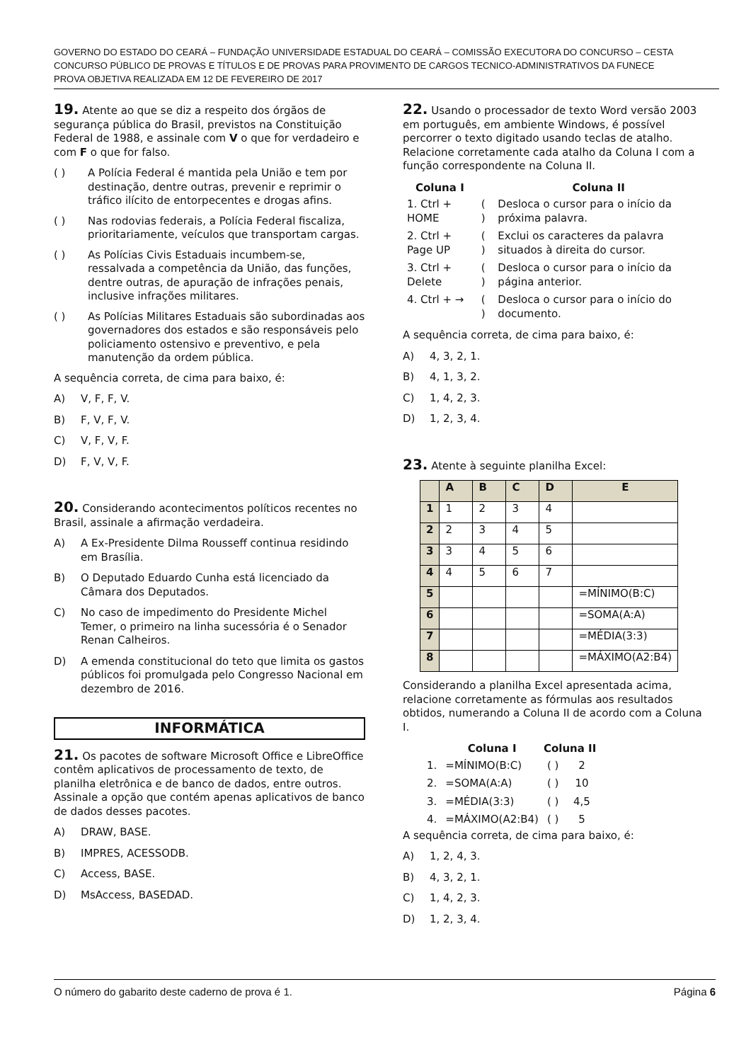GOVERNO DO ESTADO DO CEARÁ – FUNDAÇÃO UNIVERSIDADE ESTADUAL DO CEARÁ – COMISSÃO EXECUTORA DO CONCURSO – CESTA
CONCURSO PÚBLICO DE PROVAS E TÍTULOS E DE PROVAS PARA PROVIMENTO DE CARGOS TECNICO-ADMINISTRATIVOS DA FUNECE
PROVA OBJETIVA REALIZADA EM 12 DE FEVEREIRO DE 2017
19. Atente ao que se diz a respeito dos órgãos de segurança pública do Brasil, previstos na Constituição Federal de 1988, e assinale com V o que for verdadeiro e com F o que for falso.
( ) A Polícia Federal é mantida pela União e tem por destinação, dentre outras, prevenir e reprimir o tráfico ilícito de entorpecentes e drogas afins.
( ) Nas rodovias federais, a Polícia Federal fiscaliza, prioritariamente, veículos que transportam cargas.
( ) As Polícias Civis Estaduais incumbem-se, ressalvada a competência da União, das funções, dentre outras, de apuração de infrações penais, inclusive infrações militares.
( ) As Polícias Militares Estaduais são subordinadas aos governadores dos estados e são responsáveis pelo policiamento ostensivo e preventivo, e pela manutenção da ordem pública.
A sequência correta, de cima para baixo, é:
A) V, F, F, V.
B) F, V, F, V.
C) V, F, V, F.
D) F, V, V, F.
20. Considerando acontecimentos políticos recentes no Brasil, assinale a afirmação verdadeira.
A) A Ex-Presidente Dilma Rousseff continua residindo em Brasília.
B) O Deputado Eduardo Cunha está licenciado da Câmara dos Deputados.
C) No caso de impedimento do Presidente Michel Temer, o primeiro na linha sucessória é o Senador Renan Calheiros.
D) A emenda constitucional do teto que limita os gastos públicos foi promulgada pelo Congresso Nacional em dezembro de 2016.
INFORMÁTICA
21. Os pacotes de software Microsoft Office e LibreOffice contêm aplicativos de processamento de texto, de planilha eletrônica e de banco de dados, entre outros. Assinale a opção que contém apenas aplicativos de banco de dados desses pacotes.
A) DRAW, BASE.
B) IMPRES, ACESSODB.
C) Access, BASE.
D) MsAccess, BASEDAD.
22. Usando o processador de texto Word versão 2003 em português, em ambiente Windows, é possível percorrer o texto digitado usando teclas de atalho. Relacione corretamente cada atalho da Coluna I com a função correspondente na Coluna II.
| Coluna I | | Coluna II |
| --- | --- | --- |
| 1. Ctrl + HOME | ( ) | Desloca o cursor para o início da próxima palavra. |
| 2. Ctrl + Page UP | ( ) | Exclui os caracteres da palavra situados à direita do cursor. |
| 3. Ctrl + Delete | ( ) | Desloca o cursor para o início da página anterior. |
| 4. Ctrl + → | ( ) | Desloca o cursor para o início do documento. |
A sequência correta, de cima para baixo, é:
A) 4, 3, 2, 1.
B) 4, 1, 3, 2.
C) 1, 4, 2, 3.
D) 1, 2, 3, 4.
23. Atente à seguinte planilha Excel:
| | A | B | C | D | E |
| --- | --- | --- | --- | --- | --- |
| 1 | 1 | 2 | 3 | 4 | |
| 2 | 2 | 3 | 4 | 5 | |
| 3 | 3 | 4 | 5 | 6 | |
| 4 | 4 | 5 | 6 | 7 | |
| 5 | | | | | =MÍNIMO(B:C) |
| 6 | | | | | =SOMA(A:A) |
| 7 | | | | | =MÉDIA(3:3) |
| 8 | | | | | =MÁXIMO(A2:B4) |
Considerando a planilha Excel apresentada acima, relacione corretamente as fórmulas aos resultados obtidos, numerando a Coluna II de acordo com a Coluna I.
| | Coluna I | Coluna II | |
| --- | --- | --- | --- |
| 1. | =MÍNIMO(B:C) | ( ) | 2 |
| 2. | =SOMA(A:A) | ( ) | 10 |
| 3. | =MÉDIA(3:3) | ( ) | 4,5 |
| 4. | =MÁXIMO(A2:B4) | ( ) | 5 |
A sequência correta, de cima para baixo, é:
A) 1, 2, 4, 3.
B) 4, 3, 2, 1.
C) 1, 4, 2, 3.
D) 1, 2, 3, 4.
O número do gabarito deste caderno de prova é 1. Página 6